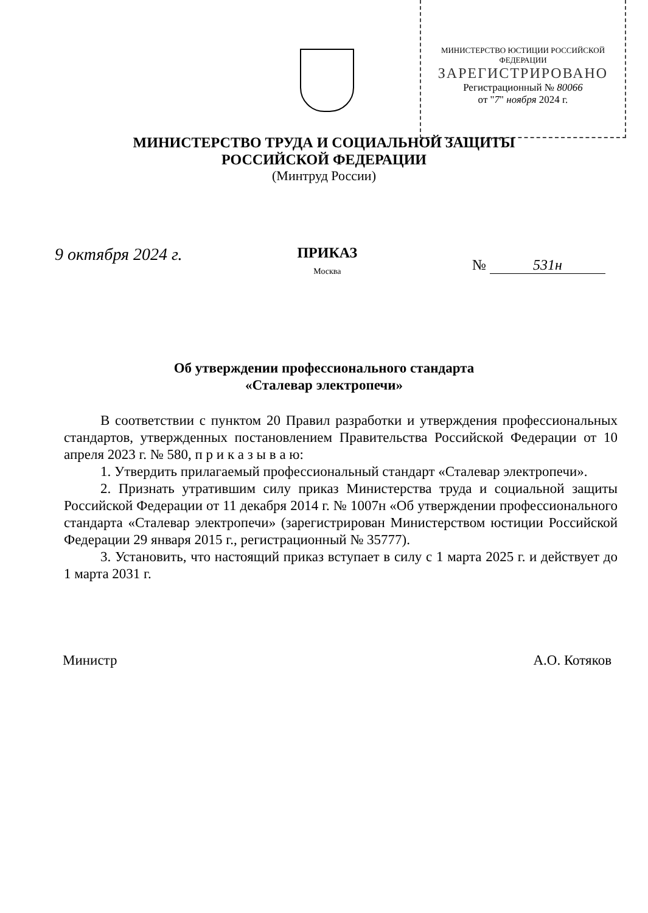МИНИСТЕРСТВО ЮСТИЦИИ РОССИЙСКОЙ ФЕДЕРАЦИИ
ЗАРЕГИСТРИРОВАНО
Регистрационный № 80066
от "7" ноября 2024 г.
МИНИСТЕРСТВО ТРУДА И СОЦИАЛЬНОЙ ЗАЩИТЫ
РОССИЙСКОЙ ФЕДЕРАЦИИ
(Минтруд России)
9 октября 2024 г.
ПРИКАЗ
Москва
№ 531н
Об утверждении профессионального стандарта
«Сталевар электропечи»
В соответствии с пунктом 20 Правил разработки и утверждения профессиональных стандартов, утвержденных постановлением Правительства Российской Федерации от 10 апреля 2023 г. № 580, п р и к а з ы в а ю:
1. Утвердить прилагаемый профессиональный стандарт «Сталевар электропечи».
2. Признать утратившим силу приказ Министерства труда и социальной защиты Российской Федерации от 11 декабря 2014 г. № 1007н «Об утверждении профессионального стандарта «Сталевар электропечи» (зарегистрирован Министерством юстиции Российской Федерации 29 января 2015 г., регистрационный № 35777).
3. Установить, что настоящий приказ вступает в силу с 1 марта 2025 г. и действует до 1 марта 2031 г.
Министр А.О. Котяков